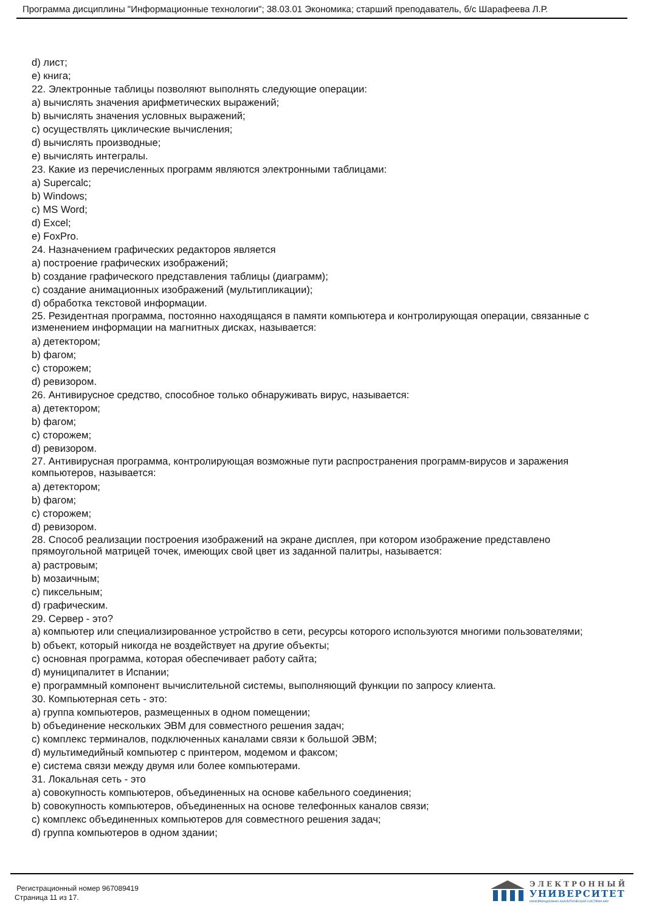Программа дисциплины "Информационные технологии"; 38.03.01 Экономика; старший преподаватель, б/с Шарафеева Л.Р.
d) лист;
e) книга;
22. Электронные таблицы позволяют выполнять следующие операции:
a) вычислять значения арифметических выражений;
b) вычислять значения условных выражений;
c) осуществлять циклические вычисления;
d) вычислять производные;
e) вычислять интегралы.
23. Какие из перечисленных программ являются электронными таблицами:
a) Supercalc;
b) Windows;
c) MS Word;
d) Excel;
e) FoxPro.
24. Назначением графических редакторов является
a) построение графических изображений;
b) создание графического представления таблицы (диаграмм);
c) создание анимационных изображений (мультипликации);
d) обработка текстовой информации.
25. Резидентная программа, постоянно находящаяся в памяти компьютера и контролирующая операции, связанные с изменением информации на магнитных дисках, называется:
a) детектором;
b) фагом;
c) сторожем;
d) ревизором.
26. Антивирусное средство, способное только обнаруживать вирус, называется:
a) детектором;
b) фагом;
c) сторожем;
d) ревизором.
27. Антивирусная программа, контролирующая возможные пути распространения программ-вирусов и заражения компьютеров, называется:
a) детектором;
b) фагом;
c) сторожем;
d) ревизором.
28. Способ реализации построения изображений на экране дисплея, при котором изображение представлено прямоугольной матрицей точек, имеющих свой цвет из заданной палитры, называется:
a) растровым;
b) мозаичным;
c) пиксельным;
d) графическим.
29. Сервер - это?
a) компьютер или специализированное устройство в сети, ресурсы которого используются многими пользователями;
b) объект, который никогда не воздействует на другие объекты;
c) основная программа, которая обеспечивает работу сайта;
d) муниципалитет в Испании;
e) программный компонент вычислительной системы, выполняющий функции по запросу клиента.
30. Компьютерная сеть - это:
a) группа компьютеров, размещенных в одном помещении;
b) объединение нескольких ЭВМ для совместного решения задач;
c) комплекс терминалов, подключенных каналами связи к большой ЭВМ;
d) мультимедийный компьютер с принтером, модемом и факсом;
e) система связи между двумя или более компьютерами.
31. Локальная сеть - это
a) совокупность компьютеров, объединенных на основе кабельного соединения;
b) совокупность компьютеров, объединенных на основе телефонных каналов связи;
c) комплекс объединенных компьютеров для совместного решения задач;
d) группа компьютеров в одном здании;
Регистрационный номер 967089419
Страница 11 из 17.
ЭЛЕКТРОННЫЙ
УНИВЕРСИТЕТ
ИНФОРМАЦИОННО-АНАЛИТИЧЕСКАЯ СИСТЕМА КФУ